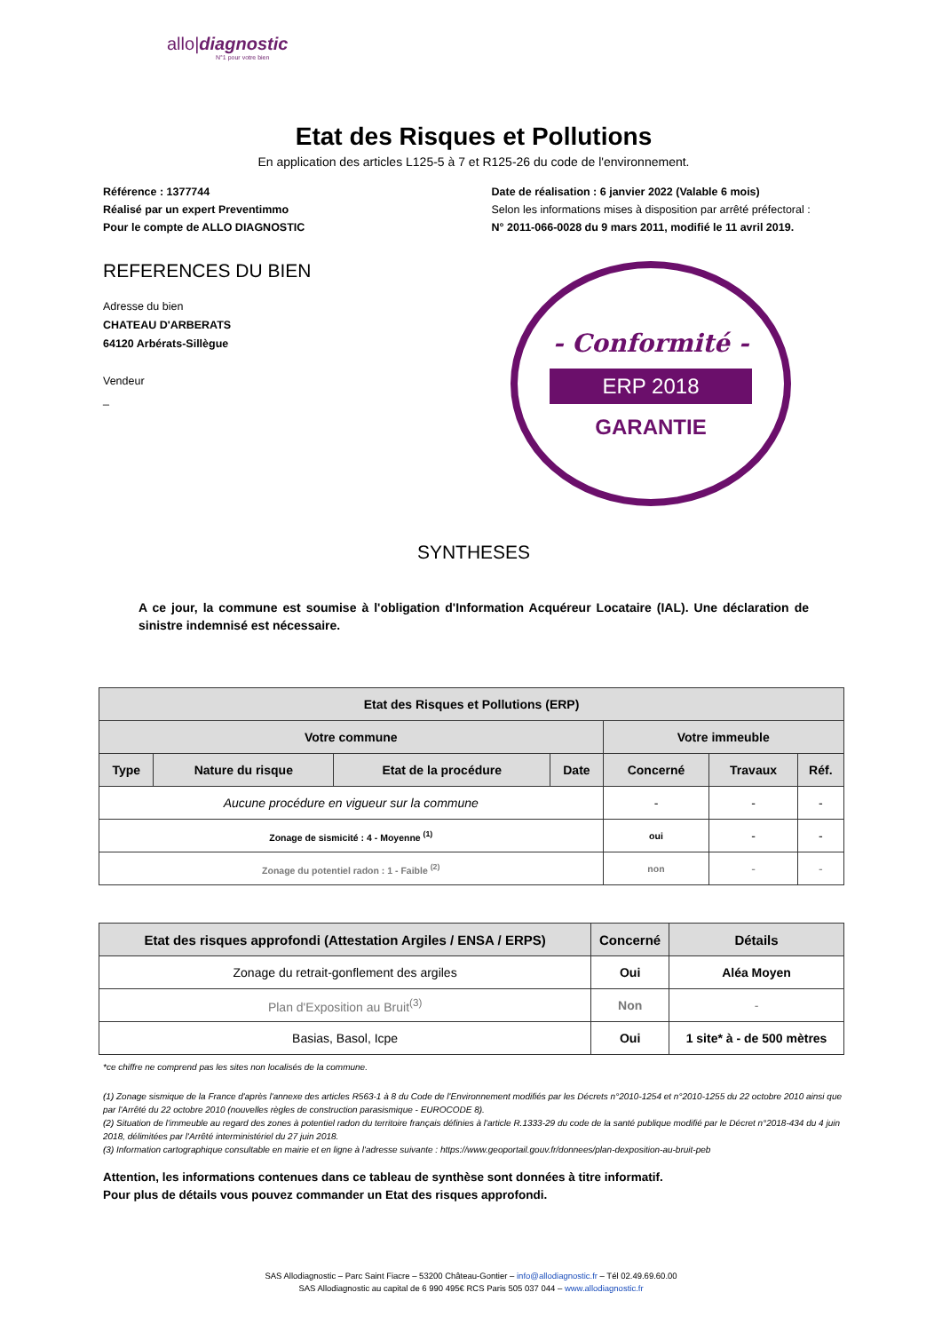allo|diagnostic
N°1 pour votre bien
Etat des Risques et Pollutions
En application des articles L125-5 à 7 et R125-26 du code de l'environnement.
Référence : 1377744
Réalisé par un expert Preventimmo
Pour le compte de ALLO DIAGNOSTIC
Date de réalisation : 6 janvier 2022 (Valable 6 mois)
Selon les informations mises à disposition par arrêté préfectoral :
N° 2011-066-0028 du 9 mars 2011, modifié le 11 avril 2019.
REFERENCES DU BIEN
Adresse du bien
CHATEAU D'ARBERATS
64120 Arbérats-Sillègue
Vendeur
_
- Conformité -
ERP 2018
GARANTIE
SYNTHESES
A ce jour, la commune est soumise à l'obligation d'Information Acquéreur Locataire (IAL). Une déclaration de sinistre indemnisé est nécessaire.
| Etat des Risques et Pollutions (ERP) | | | | | | |
| --- | --- | --- | --- | --- | --- | --- |
| Votre commune | | | | Votre immeuble | | |
| Type | Nature du risque | Etat de la procédure | Date | Concerné | Travaux | Réf. |
| Aucune procédure en vigueur sur la commune | | | | - | - | - |
| Zonage de sismicité : 4 - Moyenne <sup>(1)</sup> | | | | oui | - | - |
| Zonage du potentiel radon : 1 - Faible <sup>(2)</sup> | | | | non | - | - |
| Etat des risques approfondi (Attestation Argiles / ENSA / ERPS) | Concerné | Détails |
| --- | --- | --- |
| Zonage du retrait-gonflement des argiles | Oui | Aléa Moyen |
| Plan d'Exposition au Bruit<sup>(3)</sup> | Non | - |
| Basias, Basol, Icpe | Oui | 1 site* à - de 500 mètres |
*ce chiffre ne comprend pas les sites non localisés de la commune.
(1) Zonage sismique de la France d'après l'annexe des articles R563-1 à 8 du Code de l'Environnement modifiés par les Décrets n°2010-1254 et n°2010-1255 du 22 octobre 2010 ainsi que par l'Arrêté du 22 octobre 2010 (nouvelles règles de construction parasismique - EUROCODE 8).
(2) Situation de l'immeuble au regard des zones à potentiel radon du territoire français définies à l'article R.1333-29 du code de la santé publique modifié par le Décret n°2018-434 du 4 juin 2018, délimitées par l'Arrêté interministériel du 27 juin 2018.
(3) Information cartographique consultable en mairie et en ligne à l'adresse suivante : https://www.geoportail.gouv.fr/donnees/plan-dexposition-au-bruit-peb
Attention, les informations contenues dans ce tableau de synthèse sont données à titre informatif.
Pour plus de détails vous pouvez commander un Etat des risques approfondi.
SAS Allodiagnostic – Parc Saint Fiacre – 53200 Château-Gontier – info@allodiagnostic.fr – Tél 02.49.69.60.00
SAS Allodiagnostic au capital de 6 990 495€ RCS Paris 505 037 044 – www.allodiagnostic.fr